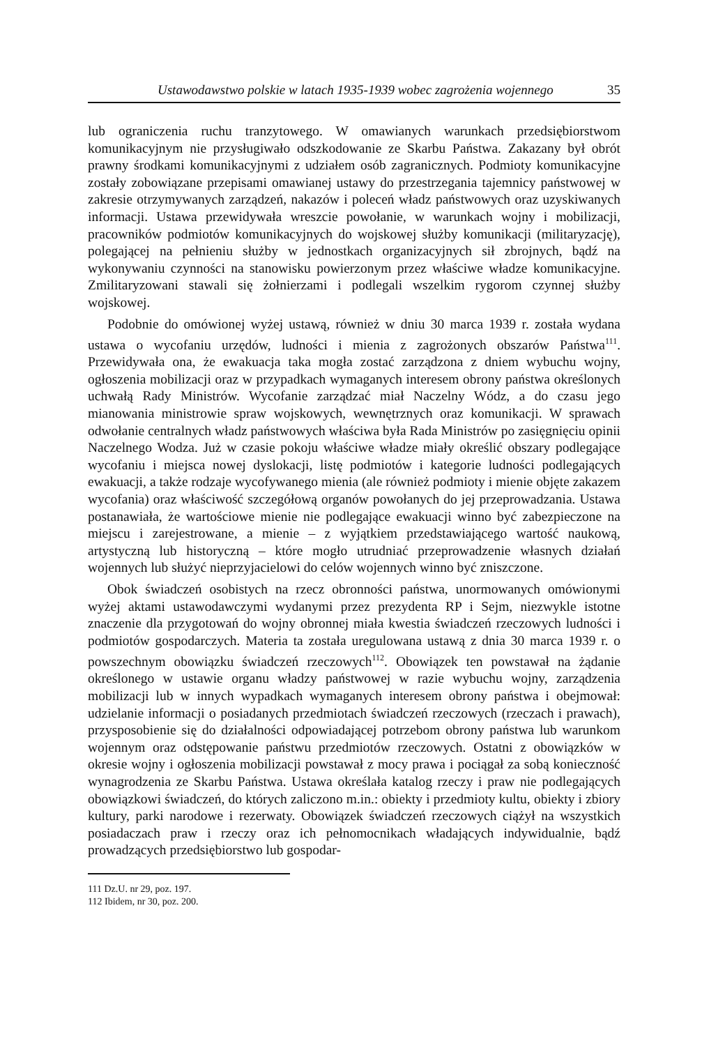Ustawodawstwo polskie w latach 1935-1939 wobec zagrożenia wojennego 35
lub ograniczenia ruchu tranzytowego. W omawianych warunkach przedsiębiorstwom komunikacyjnym nie przysługiwało odszkodowanie ze Skarbu Państwa. Zakazany był obrót prawny środkami komunikacyjnymi z udziałem osób zagranicznych. Podmioty komunikacyjne zostały zobowiązane przepisami omawianej ustawy do przestrzegania tajemnicy państwowej w zakresie otrzymywanych zarządzeń, nakazów i poleceń władz państwowych oraz uzyskiwanych informacji. Ustawa przewidywała wreszcie powołanie, w warunkach wojny i mobilizacji, pracowników podmiotów komunikacyjnych do wojskowej służby komunikacji (militaryzację), polegającej na pełnieniu służby w jednostkach organizacyjnych sił zbrojnych, bądź na wykonywaniu czynności na stanowisku powierzonym przez właściwe władze komunikacyjne. Zmilitaryzowani stawali się żołnierzami i podlegali wszelkim rygorom czynnej służby wojskowej.
Podobnie do omówionej wyżej ustawą, również w dniu 30 marca 1939 r. została wydana ustawa o wycofaniu urzędów, ludności i mienia z zagrożonych obszarów Państwa<sup>111</sup>. Przewidywała ona, że ewakuacja taka mogła zostać zarządzona z dniem wybuchu wojny, ogłoszenia mobilizacji oraz w przypadkach wymaganych interesem obrony państwa określonych uchwałą Rady Ministrów. Wycofanie zarządzać miał Naczelny Wódz, a do czasu jego mianowania ministrowie spraw wojskowych, wewnętrznych oraz komunikacji. W sprawach odwołanie centralnych władz państwowych właściwa była Rada Ministrów po zasięgnięciu opinii Naczelnego Wodza. Już w czasie pokoju właściwe władze miały określić obszary podlegające wycofaniu i miejsca nowej dyslokacji, listę podmiotów i kategorie ludności podlegających ewakuacji, a także rodzaje wycofywanego mienia (ale również podmioty i mienie objęte zakazem wycofania) oraz właściwość szczegółową organów powołanych do jej przeprowadzania. Ustawa postanawiała, że wartościowe mienie nie podlegające ewakuacji winno być zabezpieczone na miejscu i zarejestrowane, a mienie – z wyjątkiem przedstawiającego wartość naukową, artystyczną lub historyczną – które mogło utrudniać przeprowadzenie własnych działań wojennych lub służyć nieprzyjacielowi do celów wojennych winno być zniszczone.
Obok świadczeń osobistych na rzecz obronności państwa, unormowanych omówionymi wyżej aktami ustawodawczymi wydanymi przez prezydenta RP i Sejm, niezwykle istotne znaczenie dla przygotowań do wojny obronnej miała kwestia świadczeń rzeczowych ludności i podmiotów gospodarczych. Materia ta została uregulowana ustawą z dnia 30 marca 1939 r. o powszechnym obowiązku świadczeń rzeczowych<sup>112</sup>. Obowiązek ten powstawał na żądanie określonego w ustawie organu władzy państwowej w razie wybuchu wojny, zarządzenia mobilizacji lub w innych wypadkach wymaganych interesem obrony państwa i obejmował: udzielanie informacji o posiadanych przedmiotach świadczeń rzeczowych (rzeczach i prawach), przysposobienie się do działalności odpowiadającej potrzebom obrony państwa lub warunkom wojennym oraz odstępowanie państwu przedmiotów rzeczowych. Ostatni z obowiązków w okresie wojny i ogłoszenia mobilizacji powstawał z mocy prawa i pociągał za sobą konieczność wynagrodzenia ze Skarbu Państwa. Ustawa określała katalog rzeczy i praw nie podlegających obowiązkowi świadczeń, do których zaliczono m.in.: obiekty i przedmioty kultu, obiekty i zbiory kultury, parki narodowe i rezerwaty. Obowiązek świadczeń rzeczowych ciążył na wszystkich posiadaczach praw i rzeczy oraz ich pełnomocnikach władających indywidualnie, bądź prowadzących przedsiębiorstwo lub gospodar-
111 Dz.U. nr 29, poz. 197.
112 Ibidem, nr 30, poz. 200.